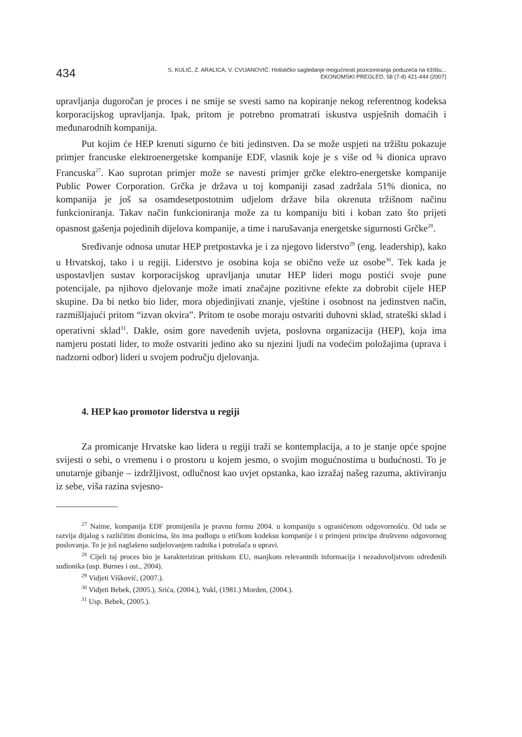434
S. KULIĆ, Z. ARALICA, V. CVIJANOVIĆ: Holističko sagledanje mogućnosti pozicioniranja poduzeća na tržištu...
EKONOMSKI PREGLED, 58 (7-8) 421-444 (2007)
upravljanja dugoročan je proces i ne smije se svesti samo na kopiranje nekog referentnog kodeksa korporacijskog upravljanja. Ipak, pritom je potrebno promatrati iskustva uspješnih domaćih i međunarodnih kompanija.
Put kojim će HEP krenuti sigurno će biti jedinstven. Da se može uspjeti na tržištu pokazuje primjer francuske elektroenergetske kompanije EDF, vlasnik koje je s više od ¾ dionica upravo Francuska<sup>27</sup>. Kao suprotan primjer može se navesti primjer grčke elektro-energetske kompanije Public Power Corporation. Grčka je država u toj kompaniji zasad zadržala 51% dionica, no kompanija je još sa osamdesetpostotnim udjelom države bila okrenuta tržišnom načinu funkcioniranja. Takav način funkcioniranja može za tu kompaniju biti i koban zato što prijeti opasnost gašenja pojedinih dijelova kompanije, a time i narušavanja energetske sigurnosti Grčke<sup>28</sup>.
Sređivanje odnosa unutar HEP pretpostavka je i za njegovo liderstvo<sup>29</sup> (eng. leadership), kako u Hrvatskoj, tako i u regiji. Liderstvo je osobina koja se obično veže uz osobe<sup>30</sup>. Tek kada je uspostavljen sustav korporacijskog upravljanja unutar HEP lideri mogu postići svoje pune potencijale, pa njihovo djelovanje može imati značajne pozitivne efekte za dobrobit cijele HEP skupine. Da bi netko bio lider, mora objedinjivati znanje, vještine i osobnost na jedinstven način, razmišljajući pritom “izvan okvira”. Pritom te osobe moraju ostvariti duhovni sklad, strateški sklad i operativni sklad<sup>31</sup>. Dakle, osim gore navedenih uvjeta, poslovna organizacija (HEP), koja ima namjeru postati lider, to može ostvariti jedino ako su njezini ljudi na vodećim položajima (uprava i nadzorni odbor) lideri u svojem području djelovanja.
4. HEP kao promotor liderstva u regiji
Za promicanje Hrvatske kao lidera u regiji traži se kontemplacija, a to je stanje opće spojne svijesti o sebi, o vremenu i o prostoru u kojem jesmo, o svojim mogućnostima u budućnosti. To je unutarnje gibanje – izdržljivost, odlučnost kao uvjet opstanka, kao izražaj našeg razuma, aktiviranju iz sebe, viša razina svjesno-
<sup>27</sup> Naime, kompanija EDF promijenila je pravnu formu 2004. u kompaniju s ograničenom odgovornošću. Od tada se razvija dijalog s različitim dionicima, što ima podlogu u etičkom kodeksu kompanije i u primjeni principa društveno odgovornog poslovanja. To je još naglašeno sudjelovanjem radnika i potrošača u upravi.
<sup>28</sup> Cijeli taj proces bio je karakteriziran pritiskom EU, manjkom relevantnih informacija i nezadovoljstvom određenih sudionika (usp. Burnes i ost., 2004).
<sup>29</sup> Vidjeti Višković, (2007.).
<sup>30</sup> Vidjeti Bebek, (2005.), Srića, (2004.), Yukl, (1981.) Morden, (2004.).
<sup>31</sup> Usp. Bebek, (2005.).